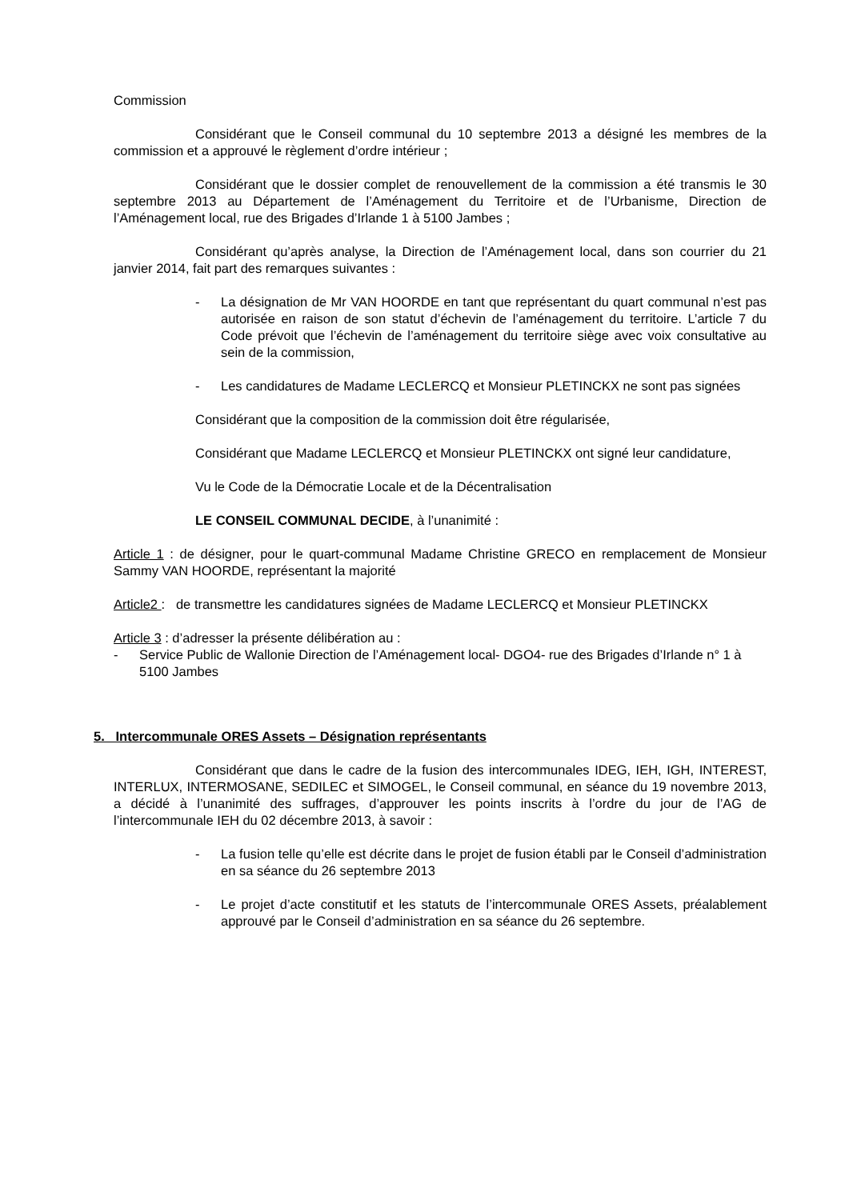Commission
Considérant que le Conseil communal du 10 septembre 2013 a désigné les membres de la commission et a approuvé le règlement d’ordre intérieur ;
Considérant que le dossier complet de renouvellement de la commission a été transmis le 30 septembre 2013 au Département de l’Aménagement du Territoire et de l’Urbanisme, Direction de l’Aménagement local, rue des Brigades d’Irlande 1 à 5100 Jambes ;
Considérant qu’après analyse, la Direction de l’Aménagement local, dans son courrier du 21 janvier 2014, fait part des remarques suivantes :
- La désignation de Mr VAN HOORDE en tant que représentant du quart communal n’est pas autorisée en raison de son statut d’échevin de l’aménagement du territoire. L’article 7 du Code prévoit que l’échevin de l’aménagement du territoire siège avec voix consultative au sein de la commission,
- Les candidatures de Madame LECLERCQ et Monsieur PLETINCKX ne sont pas signées
Considérant que la composition de la commission doit être régularisée,
Considérant que Madame LECLERCQ et Monsieur PLETINCKX ont signé leur candidature,
Vu le Code de la Démocratie Locale et de la Décentralisation
LE CONSEIL COMMUNAL DECIDE, à l’unanimité :
Article 1 : de désigner, pour le quart-communal Madame Christine GRECO en remplacement de Monsieur Sammy VAN HOORDE, représentant la majorité
Article2 : de transmettre les candidatures signées de Madame LECLERCQ et Monsieur PLETINCKX
Article 3 : d’adresser la présente délibération au :
- Service Public de Wallonie Direction de l’Aménagement local- DGO4- rue des Brigades d’Irlande n° 1 à 5100 Jambes
5. Intercommunale ORES Assets – Désignation représentants
Considérant que dans le cadre de la fusion des intercommunales IDEG, IEH, IGH, INTEREST, INTERLUX, INTERMOSANE, SEDILEC et SIMOGEL, le Conseil communal, en séance du 19 novembre 2013, a décidé à l’unanimité des suffrages, d’approuver les points inscrits à l’ordre du jour de l’AG de l’intercommunale IEH du 02 décembre 2013, à savoir :
- La fusion telle qu’elle est décrite dans le projet de fusion établi par le Conseil d’administration en sa séance du 26 septembre 2013
- Le projet d’acte constitutif et les statuts de l’intercommunale ORES Assets, préalablement approuvé par le Conseil d’administration en sa séance du 26 septembre.